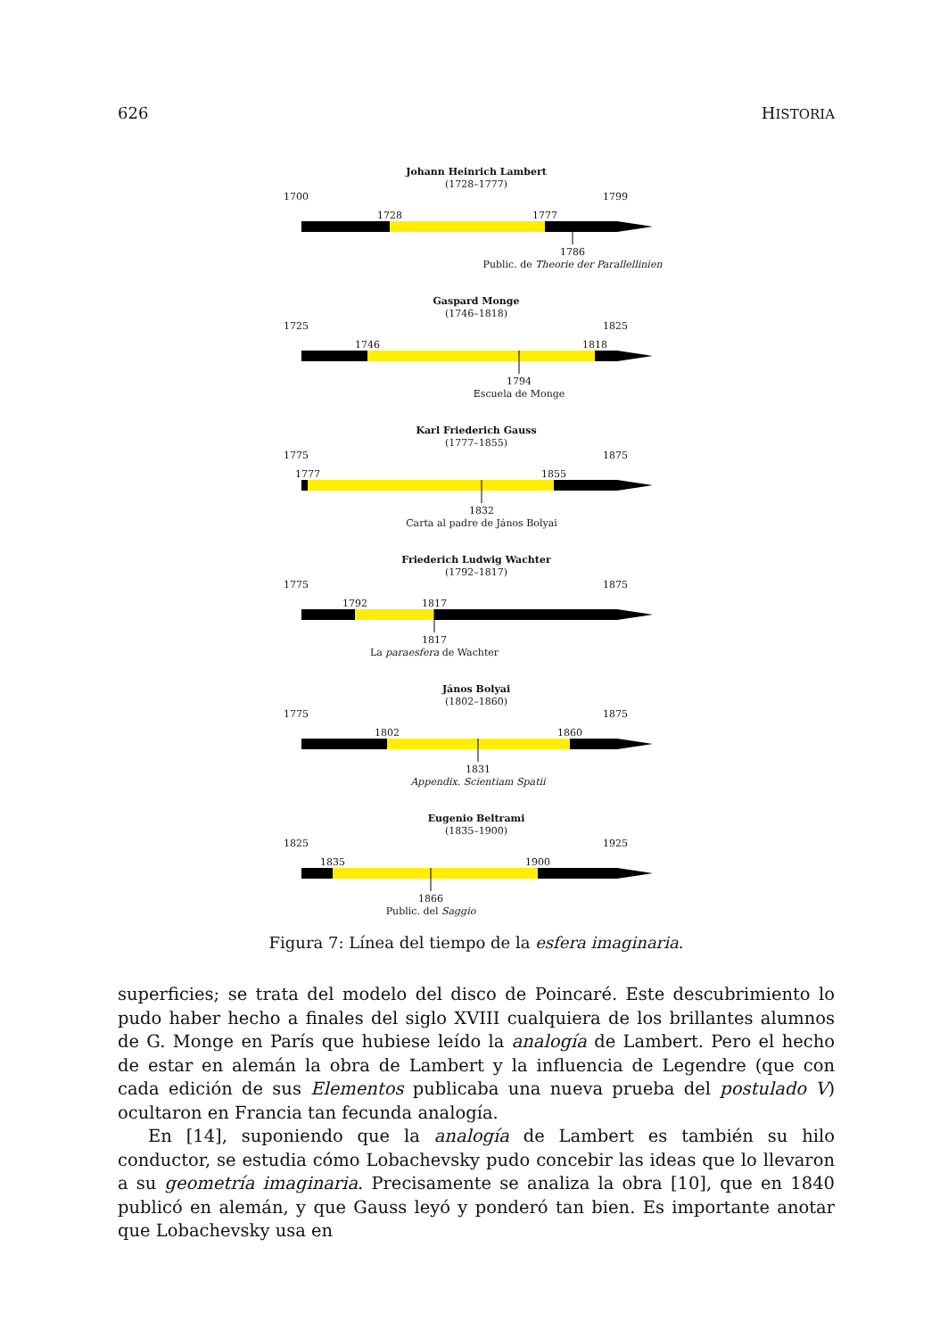626 HISTORIA
Johann Heinrich Lambert
(1728–1777)
1700 1799
1728 1777
1786
Public. de Theorie der Parallellinien
Gaspard Monge
(1746–1818)
1725 1825
1746 1818
1794
Escuela de Monge
Karl Friederich Gauss
(1777–1855)
1775 1875
1777 1855
1832
Carta al padre de János Bolyai
Friederich Ludwig Wachter
(1792–1817)
1775 1875
1792 1817
1817
La paraesfera de Wachter
János Bolyai
(1802–1860)
1775 1875
1802 1860
1831
Appendix. Scientiam Spatii
Eugenio Beltrami
(1835–1900)
1825 1925
1835 1900
1866
Public. del Saggio
Figura 7: Línea del tiempo de la esfera imaginaria.
superficies; se trata del modelo del disco de Poincaré. Este descubrimiento lo pudo haber hecho a finales del siglo XVIII cualquiera de los brillantes alumnos de G. Monge en París que hubiese leído la analogía de Lambert. Pero el hecho de estar en alemán la obra de Lambert y la influencia de Legendre (que con cada edición de sus Elementos publicaba una nueva prueba del postulado V) ocultaron en Francia tan fecunda analogía.
En [14], suponiendo que la analogía de Lambert es también su hilo conductor, se estudia cómo Lobachevsky pudo concebir las ideas que lo llevaron a su geometría imaginaria. Precisamente se analiza la obra [10], que en 1840 publicó en alemán, y que Gauss leyó y ponderó tan bien. Es importante anotar que Lobachevsky usa en